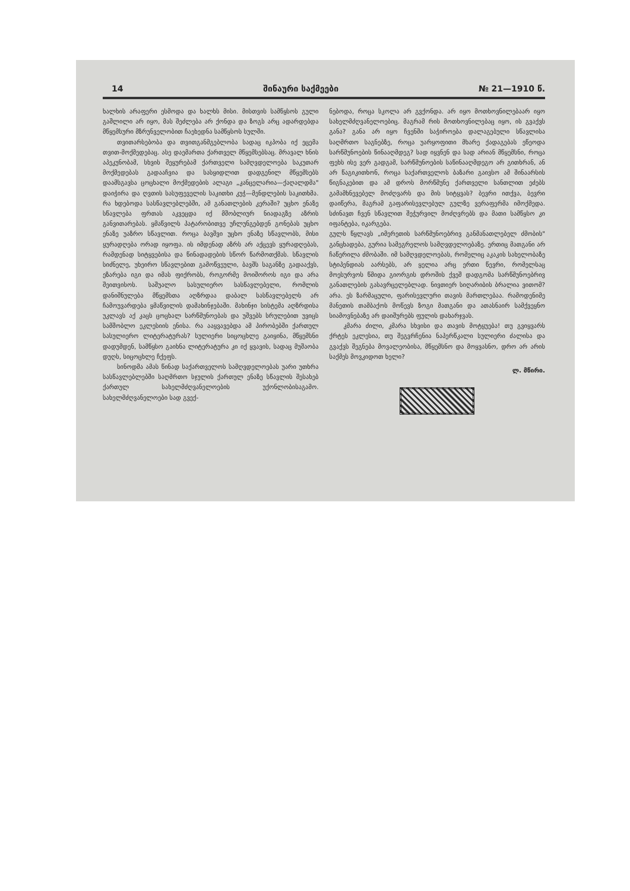14 შინაური საქმეები № 21—1910 წ.
ხალხის არაფერი ესმოდა და ხალხს მისი. მისთვის სამწყსოს გული გაშლილი არ იყო, მას შეძლება არ ქონდა და ზოგს არც ადარდებდა მწყემსური მზრუნველობით ჩაეხედნა სამწყსოს სულში.
თვითარსებობა და თვითგანმგებლობა სადაც იკპობა იქ ეცემა თვით-მოქმედებაც. ასე დაემართა ქართველ მწყემსებსაც. მრავალ ხნის აპეკუნობამ, სხვის შეყურებამ ქართველი სამღვდელოება საკუთარ მოქმედებას გადააჩვია და სასყიდლით დადგენილ მწყემსებს დაამსგავსა ცოცხალი მოქმედების ალაგი „კანცელარია—ქაღალდმა" დაიჭირა და ღვთის სასუფეველის საკითხი კუჭ—მენდლების საკითხმა. რა ხდებოდა სასწავლებლებში, ამ განათლების კერაში? უცხო ენაზე სწავლება ფრთას აკვეცდა იქ მშობლიურ ნიადაგზე აზრის განვითარებას. ყმაწვილს პატარობითვე უჩლუნგებდენ გონებას უცხო ენაზე უაზრო სწავლით. როცა ბავშვი უცხო ენაზე სწავლობს, მისი ყურადღება ორად იყოფა. ის იმდენად აზრს არ აქცევს ყურადღებას, რამდენად სიტყვებისა და წინადადების სწორ წარმოთქმას. სწავლის სიძნელე, უხეირო სწავლებით გამოწვეული, ბავშს საგანზე გადააქვს, ეზარება იგი და იმას ფიქრობს, როგორმე მოიშოროს იგი და არა შეითვისოს. საშუალო სასულიერო სასწავლებელი, რომლის დანიშნულება მწყემსთა აღზრდაა დაბალ სასწავლებელს არ ჩამოუვარდება ყმაწვილის დამახინჯებაში. მახინჯი სისტემა აღზრდისა უკლავს აქ კაცს ცოცხალ სარწმუნოებას და უშვებს სრულებით უვიცს სამშობლო ეკლესიის ენისა. რა ააყვავებდა ამ პირობებში ქართულ სასულიერო ლიტერატურას? სულიერი სიცოცხლე გაიყინა, მწყემსნი დადუმდენ, სამწყსო გაიხნა ლიტერატურა კი იქ ყვავის, სადაც მუშაობა დუღს, სიცოცხლე ჩქეფს.
სინოდმა ამას წინად საქართველოს სამღვდელოებას უარი უთხრა სასწავლებლებში საღმრთო სჯულის ქართულ ენაზე სწავლის შესახებ ქართულ სახელმძღვანელოების უქონლობისაგამო. სახელმძღვანელოები სად გვექ-
ნებოდა, როცა სკოლა არ გვქონდა. არ იყო მოთხოვნილებაარ იყო სახელმძღვანელოებიც. მაგრამ რის მოთხოვნილებაც იყო, ის გვაქვს განა? განა არ იყო ჩვენში საჭიროება დალაგებული სწავლისა საღმრთო საგნებზე, როცა უარყოფითი მხარე ქადაგებას ეწეოდა სარწმუნოების წინააღმდეგ? სად იყვნენ და სად არიან მწყემსნი, როცა ფეხს ისე ვერ გადგამ, სარწმუნოების საწინააღმდეგო არ გითხრან, ან არ წაგიკითხონ, როცა საქართველოს ბაზარი გაივსო ამ შინაარსის წიგნაკებით და ამ დროს მორწმუნე ქართველი სანთლით ეძებს გამამხნევებელ მოძღვარს და მის სიტყვას? ბევრი ითქვა, ბევრი დაიწერა, მაგრამ გაფარისევლებულ გულზე ვერაფერმა იმოქმედა. სძინავთ ჩვენ სწავლით შეჭურვილ მოძღვრებს და მათი სამწყსო კი იფანტება, იკარგება.
გულს წყლავს „იმერეთის სარწმუნოებრივ განმანათლებელ ძმობის" განცხადება, გურია სამეგრელოს სამღვდელოებაზე. ერთიც მათგანი არ ჩაწერილა ძმობაში. იმ სამღვდელოებას, რომელიც აკაკის სახელობაზე სტიპენდიას აარსებს, არ ყელია არც ერთი წევრი, რომელსაც მოესურვოს წმიდა გიორგის დროშის ქვეშ დადგომა სარწმუნოებრივ განათლების გასავრცელებლად. ნივთიერ სიღარიბის ბრალია ვითომ? არა. ეს ზარმაცული, ფარისევლური თავის მართლებაა. რამოდენიმე მანეთის თამბაქოს მოწევს ზოგი მათგანი და ათასნაირ სამქვეყნო სიამოვნებაზე არ დაიშურებს ფულის დახარჯვას.
კმარა ძილი, კმარა სხვისი და თავის მოტყუება! თუ გვიყვარს ქრტეს ეკლესია, თუ შეგვრჩენია ნაპერწკალი სულიერი ძალისა და გვაქვს შეგნება მოვალეობისა, მწყემსნო და მოყვასნო, დრო არ არის საქმეს მოვკიდოთ ხელი?
ლ. მწირი.